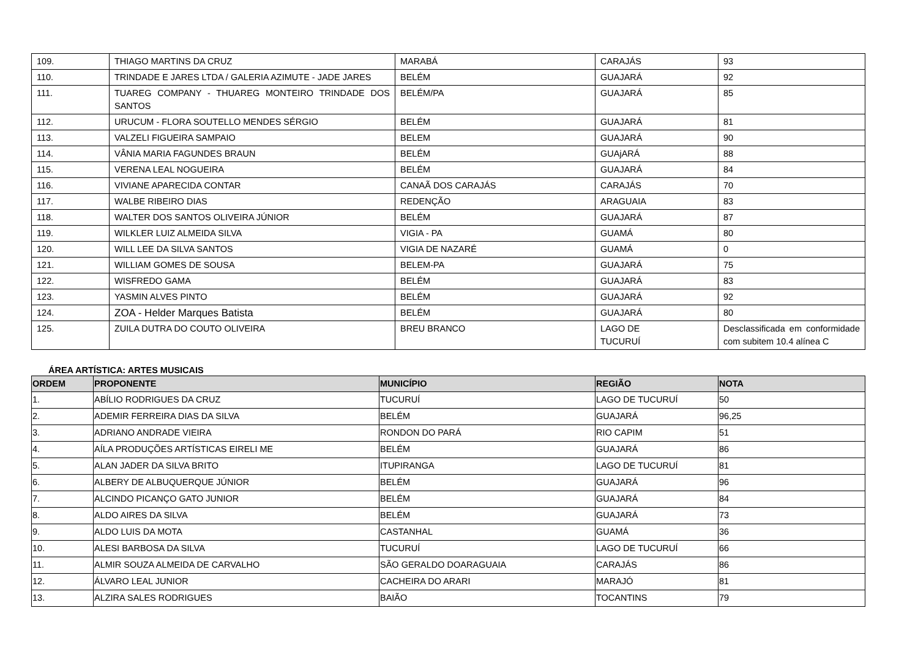| 109. | THIAGO MARTINS DA CRUZ | MARABÁ | CARAJÁS | 93 |
| 110. | TRINDADE E JARES LTDA / GALERIA AZIMUTE - JADE JARES | BELÉM | GUAJARÁ | 92 |
| 111. | TUAREG COMPANY - THUAREG MONTEIRO TRINDADE DOS SANTOS | BELÉM/PA | GUAJARÁ | 85 |
| 112. | URUCUM - FLORA SOUTELLO MENDES SÉRGIO | BELÉM | GUAJARÁ | 81 |
| 113. | VALZELI FIGUEIRA SAMPAIO | BELEM | GUAJARÁ | 90 |
| 114. | VÂNIA MARIA FAGUNDES BRAUN | BELÉM | GUAjARÁ | 88 |
| 115. | VERENA LEAL NOGUEIRA | BELÉM | GUAJARÁ | 84 |
| 116. | VIVIANE APARECIDA CONTAR | CANAÃ DOS CARAJÁS | CARAJÁS | 70 |
| 117. | WALBE RIBEIRO DIAS | REDENÇÃO | ARAGUAIA | 83 |
| 118. | WALTER DOS SANTOS OLIVEIRA JÚNIOR | BELÉM | GUAJARÁ | 87 |
| 119. | WILKLER LUIZ ALMEIDA SILVA | VIGIA - PA | GUAMÁ | 80 |
| 120. | WILL LEE DA SILVA SANTOS | VIGIA DE NAZARÉ | GUAMÁ | 0 |
| 121. | WILLIAM GOMES DE SOUSA | BELEM-PA | GUAJARÁ | 75 |
| 122. | WISFREDO GAMA | BELÉM | GUAJARÁ | 83 |
| 123. | YASMIN ALVES PINTO | BELÉM | GUAJARÁ | 92 |
| 124. | ZOA - Helder Marques Batista | BELÉM | GUAJARÁ | 80 |
| 125. | ZUILA DUTRA DO COUTO OLIVEIRA | BREU BRANCO | LAGO DE TUCURUÍ | Desclassificada em conformidade com subitem 10.4 alínea C |
ÁREA ARTÍSTICA: ARTES MUSICAIS
| ORDEM | PROPONENTE | MUNICÍPIO | REGIÃO | NOTA |
| --- | --- | --- | --- | --- |
| 1. | ABÍLIO RODRIGUES DA CRUZ | TUCURUÍ | LAGO DE TUCURUÍ | 50 |
| 2. | ADEMIR FERREIRA DIAS DA SILVA | BELÉM | GUAJARÁ | 96,25 |
| 3. | ADRIANO ANDRADE VIEIRA | RONDON DO PARÁ | RIO CAPIM | 51 |
| 4. | AÍLA PRODUÇÕES ARTÍSTICAS EIRELI ME | BELÉM | GUAJARÁ | 86 |
| 5. | ALAN JADER DA SILVA BRITO | ITUPIRANGA | LAGO DE TUCURUÍ | 81 |
| 6. | ALBERY DE ALBUQUERQUE JÚNIOR | BELÉM | GUAJARÁ | 96 |
| 7. | ALCINDO PICANÇO GATO JUNIOR | BELÉM | GUAJARÁ | 84 |
| 8. | ALDO AIRES DA SILVA | BELÉM | GUAJARÁ | 73 |
| 9. | ALDO LUIS DA MOTA | CASTANHAL | GUAMÁ | 36 |
| 10. | ALESI BARBOSA DA SILVA | TUCURUÍ | LAGO DE TUCURUÍ | 66 |
| 11. | ALMIR SOUZA ALMEIDA DE CARVALHO | SÃO GERALDO DOARAGUAIA | CARAJÁS | 86 |
| 12. | ÁLVARO LEAL JUNIOR | CACHEIRA DO ARARI | MARAJÓ | 81 |
| 13. | ALZIRA SALES RODRIGUES | BAIÃO | TOCANTINS | 79 |